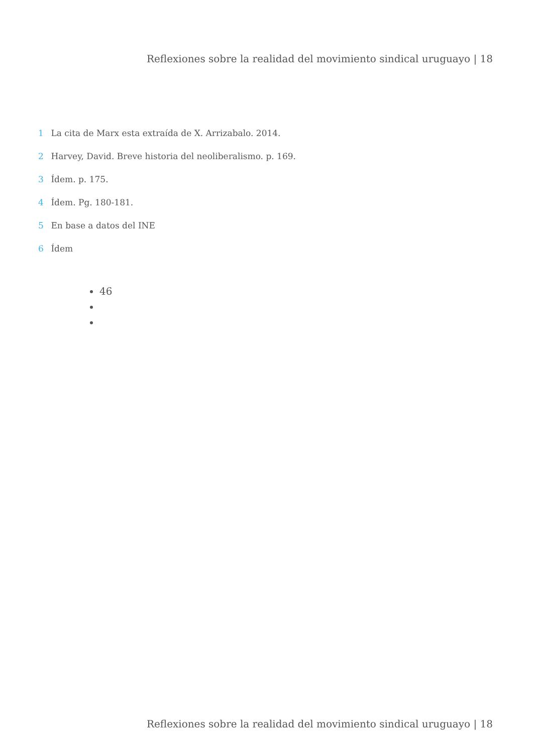Reflexiones sobre la realidad del movimiento sindical uruguayo | 18
1 La cita de Marx esta extraída de X. Arrizabalo. 2014.
2 Harvey, David. Breve historia del neoliberalismo. p. 169.
3 Ídem. p. 175.
4 Ídem. Pg. 180-181.
5 En base a datos del INE
6 Ídem
46
Reflexiones sobre la realidad del movimiento sindical uruguayo | 18